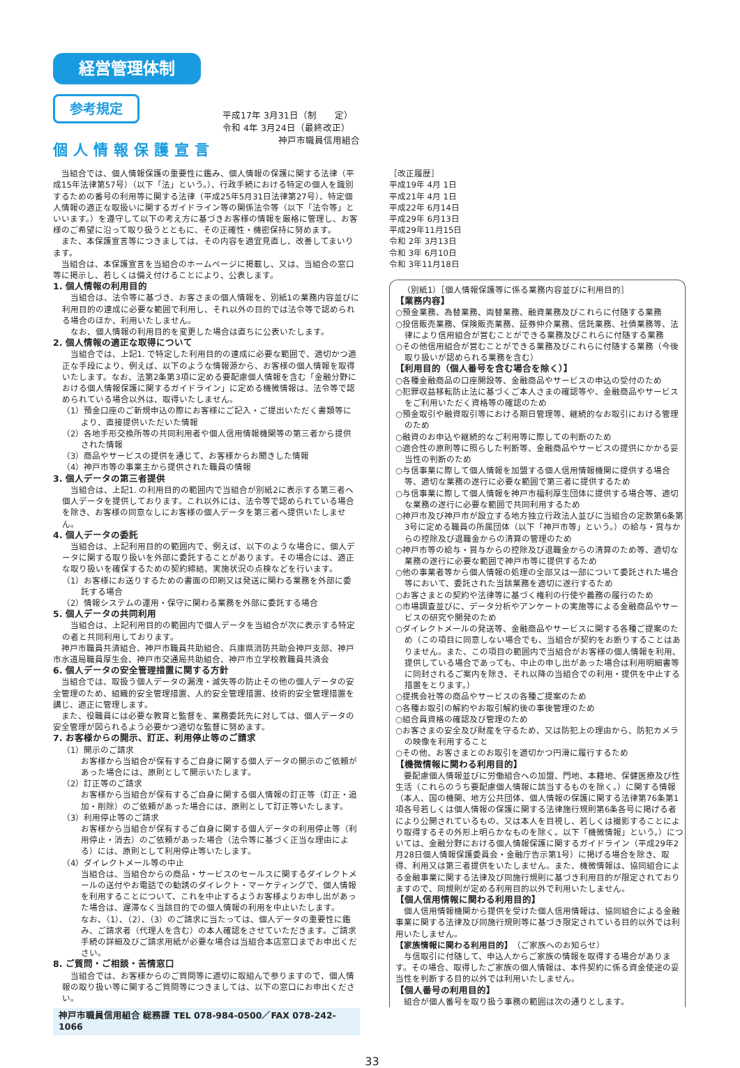経営管理体制
参考規定
個人情報保護宣言
平成17年 3月31日（制　　定）
令和 4年 3月24日（最終改正）
神戸市職員信用組合
当組合では、個人情報保護の重要性に鑑み、個人情報の保護に関する法律（平成15年法律第57号）（以下「法」という。）、行政手続における特定の個人を識別するための番号の利用等に関する法律（平成25年5月31日法律第27号）、特定個人情報の適正な取扱いに関するガイドライン等の関係法令等（以下「法令等」といいます。）を遵守して以下の考え方に基づきお客様の情報を厳格に管理し、お客様のご希望に沿って取り扱うとともに、その正確性・機密保持に努めます。
また、本保護宣言等につきましては、その内容を適宜見直し、改善してまいります。
当組合は、本保護宣言を当組合のホームページに掲載し、又は、当組合の窓口等に掲示し、若しくは備え付けることにより、公表します。
1. 個人情報の利用目的
当組合は、法令等に基づき、お客さまの個人情報を、別紙1の業務内容並びに利用目的の達成に必要な範囲で利用し、それ以外の目的では法令等で認められる場合のほか、利用いたしません。
なお、個人情報の利用目的を変更した場合は直ちに公表いたします。
2. 個人情報の適正な取得について
当組合では、上記1. で特定した利用目的の達成に必要な範囲で、適切かつ適正な手段により、例えば、以下のような情報源から、お客様の個人情報を取得いたします。なお、法第2条第3項に定める要配慮個人情報を含む「金融分野における個人情報保護に関するガイドライン」に定める機微情報は、法令等で認められている場合以外は、取得いたしません。
（1）預金口座のご新規申込の際にお客様にご記入・ご提出いただく書類等により、直接提供いただいた情報
（2）各地手形交換所等の共同利用者や個人信用情報機関等の第三者から提供された情報
（3）商品やサービスの提供を通じて、お客様からお聞きした情報
（4）神戸市等の事業主から提供された職員の情報
3. 個人データの第三者提供
当組合は、上記1. の利用目的の範囲内で当組合が別紙2に表示する第三者へ個人データを提供しております。これ以外には、法令等で認められている場合を除き、お客様の同意なしにお客様の個人データを第三者へ提供いたしません。
4. 個人データの委託
当組合は、上記利用目的の範囲内で、例えば、以下のような場合に、個人データに関する取り扱いを外部に委託することがあります。その場合には、適正な取り扱いを確保するための契約締結、実施状況の点検などを行います。
（1）お客様にお送りするための書面の印刷又は発送に関わる業務を外部に委託する場合
（2）情報システムの運用・保守に関わる業務を外部に委託する場合
5. 個人データの共同利用
当組合は、上記利用目的の範囲内で個人データを当組合が次に表示する特定の者と共同利用しております。
神戸市職員共済組合、神戸市職員共助組合、兵庫県消防共助会神戸支部、神戸市水道局職員厚生会、神戸市交通局共助組合、神戸市立学校教職員共済会
6. 個人データの安全管理措置に関する方針
当組合では、取扱う個人データの漏洩・滅失等の防止その他の個人データの安全管理のため、組織的安全管理措置、人的安全管理措置、技術的安全管理措置を講じ、適正に管理します。
また、役職員には必要な教育と監督を、業務委託先に対しては、個人データの安全管理が図られるよう必要かつ適切な監督に努めます。
7. お客様からの開示、訂正、利用停止等のご請求
（1）開示のご請求
お客様から当組合が保有するご自身に関する個人データの開示のご依頼があった場合には、原則として開示いたします。
（2）訂正等のご請求
お客様から当組合が保有するご自身に関する個人情報の訂正等（訂正・追加・削除）のご依頼があった場合には、原則として訂正等いたします。
（3）利用停止等のご請求
お客様から当組合が保有するご自身に関する個人データの利用停止等（利用停止・消去）のご依頼があった場合（法令等に基づく正当な理由による）には、原則として利用停止等いたします。
（4）ダイレクトメール等の中止
当組合は、当組合からの商品・サービスのセールスに関するダイレクトメールの送付やお電話での勧誘のダイレクト・マーケティングで、個人情報を利用することについて、これを中止するようお客様よりお申し出があった場合は、遅滞なく当該目的での個人情報の利用を中止いたします。
なお、（1）、（2）、（3）のご請求に当たっては、個人データの重要性に鑑み、ご請求者（代理人を含む）の本人確認をさせていただきます。ご請求手続の詳細及びご請求用紙が必要な場合は当組合本店窓口までお申出ください。
8. ご質問・ご相談・苦情窓口
当組合では、お客様からのご質問等に適切に取組んで参りますので、個人情報の取り扱い等に関するご質問等につきましては、以下の窓口にお申出ください。
神戸市職員信用組合 総務課 TEL 078-984-0500／FAX 078-242-1066
［改正履歴］
平成19年 4月 1日
平成21年 4月 1日
平成22年 6月14日
平成29年 6月13日
平成29年11月15日
令和 2年 3月13日
令和 3年 6月10日
令和 3年11月18日
（別紙1）［個人情報保護等に係る業務内容並びに利用目的］
【業務内容】
○預金業務、為替業務、両替業務、融資業務及びこれらに付随する業務
○投信販売業務、保険販売業務、証券仲介業務、信託業務、社債業務等、法律により信用組合が営むことができる業務及びこれらに付随する業務
○その他信用組合が営むことができる業務及びこれらに付随する業務（今後取り扱いが認められる業務を含む）
【利用目的（個人番号を含む場合を除く）】
○各種金融商品の口座開設等、金融商品やサービスの申込の受付のため
○犯罪収益移転防止法に基づくご本人さまの確認等や、金融商品やサービスをご利用いただく資格等の確認のため
○預金取引や融資取引等における期日管理等、継続的なお取引における管理のため
○融資のお申込や継続的なご利用等に際しての判断のため
○適合性の原則等に照らした判断等、金融商品やサービスの提供にかかる妥当性の判断のため
○与信事業に際して個人情報を加盟する個人信用情報機関に提供する場合等、適切な業務の遂行に必要な範囲で第三者に提供するため
○与信事業に際して個人情報を神戸市福利厚生団体に提供する場合等、適切な業務の遂行に必要な範囲で共同利用するため
○神戸市及び神戸市が設立する地方独立行政法人並びに当組合の定款第6条第3号に定める職員の所属団体（以下「神戸市等」という。）の給与・賞与からの控除及び退職金からの清算の管理のため
○神戸市等の給与・賞与からの控除及び退職金からの清算のため等、適切な業務の遂行に必要な範囲で神戸市等に提供するため
○他の事業者等から個人情報の処理の全部又は一部について委託された場合等において、委託された当該業務を適切に遂行するため
○お客さまとの契約や法律等に基づく権利の行使や義務の履行のため
○市場調査並びに、データ分析やアンケートの実施等による金融商品やサービスの研究や開発のため
○ダイレクトメールの発送等、金融商品やサービスに関する各種ご提案のため（この項目に同意しない場合でも、当組合が契約をお断りすることはありません。また、この項目の範囲内で当組合がお客様の個人情報を利用、提供している場合であっても、中止の申し出があった場合は利用明細書等に同封されるご案内を除き、それ以降の当組合での利用・提供を中止する措置をとります。）
○提携会社等の商品やサービスの各種ご提案のため
○各種お取引の解約やお取引解約後の事後管理のため
○組合員資格の確認及び管理のため
○お客さまの安全及び財産を守るため、又は防犯上の理由から、防犯カメラの映像を利用すること
○その他、お客さまとのお取引を適切かつ円滑に履行するため
【機微情報に関わる利用目的】
要配慮個人情報並びに労働組合への加盟、門地、本籍地、保健医療及び性生活（これらのうち要配慮個人情報に該当するものを除く。）に関する情報（本人、国の機関、地方公共団体、個人情報の保護に関する法律第76条第1項各号若しくは個人情報の保護に関する法律施行規則第6条各号に掲げる者により公開されているもの、又は本人を目視し、若しくは撮影することにより取得するその外形上明らかなものを除く。以下「機微情報」という。）については、金融分野における個人情報保護に関するガイドライン（平成29年2月28日個人情報保護委員会・金融庁告示第1号）に掲げる場合を除き、取得、利用又は第三者提供をいたしません。また、機微情報は、協同組合による金融事業に関する法律及び同施行規則に基づき利用目的が限定されておりますので、同規則が定める利用目的以外で利用いたしません。
【個人信用情報に関わる利用目的】
個人信用情報機関から提供を受けた個人信用情報は、協同組合による金融事業に関する法律及び同施行規則等に基づき限定されている目的以外では利用いたしません。
【家族情報に関わる利用目的】（ご家族へのお知らせ）
与信取引に付随して、申込人からご家族の情報を取得する場合があります。その場合、取得したご家族の個人情報は、本件契約に係る資金使途の妥当性を判断する目的以外では利用いたしません。
【個人番号の利用目的】
組合が個人番号を取り扱う事務の範囲は次の通りとします。
33